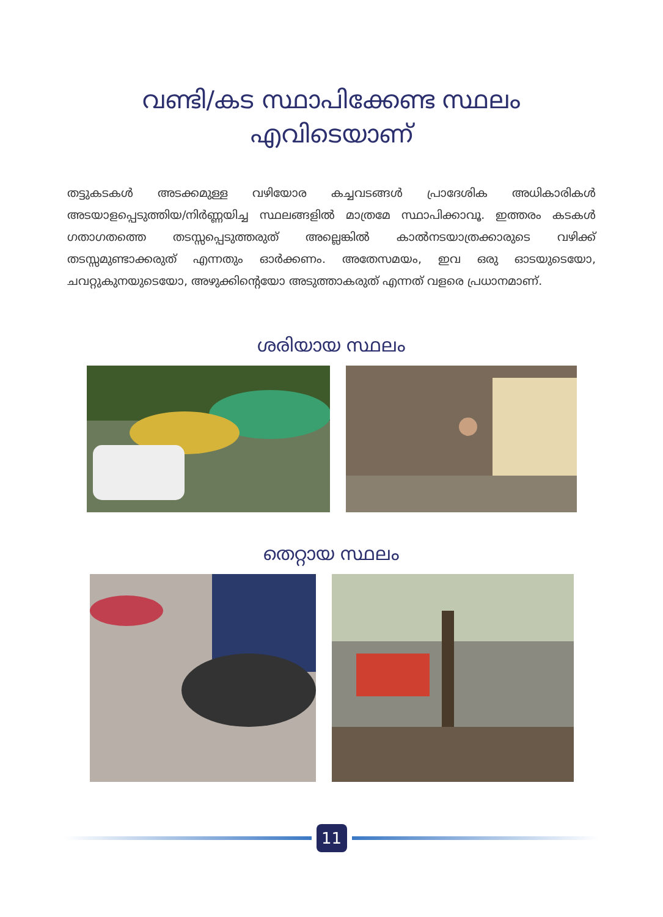വണ്ടി/കട സ്ഥാപിക്കേണ്ട സ്ഥലം
എവിടെയാണ്
തട്ടുകടകൾ അടക്കമുള്ള വഴിയോര കച്ചവടങ്ങൾ പ്രാദേശിക അധികാരികൾ അടയാളപ്പെടുത്തിയ/നിർണ്ണയിച്ച സ്ഥലങ്ങളിൽ മാത്രമേ സ്ഥാപിക്കാവൂ. ഇത്തരം കടകൾ ഗതാഗതത്തെ തടസ്സപ്പെടുത്തരുത് അല്ലെങ്കിൽ കാൽനടയാത്രക്കാരുടെ വഴിക്ക് തടസ്സമുണ്ടാക്കരുത് എന്നതും ഓർക്കണം. അതേസമയം, ഇവ ഒരു ഓടയുടെയോ, ചവറ്റുകുനയുടെയോ, അഴുക്കിന്റെയോ അടുത്താകരുത് എന്നത് വളരെ പ്രധാനമാണ്.
ശരിയായ സ്ഥലം
തെറ്റായ സ്ഥലം
11